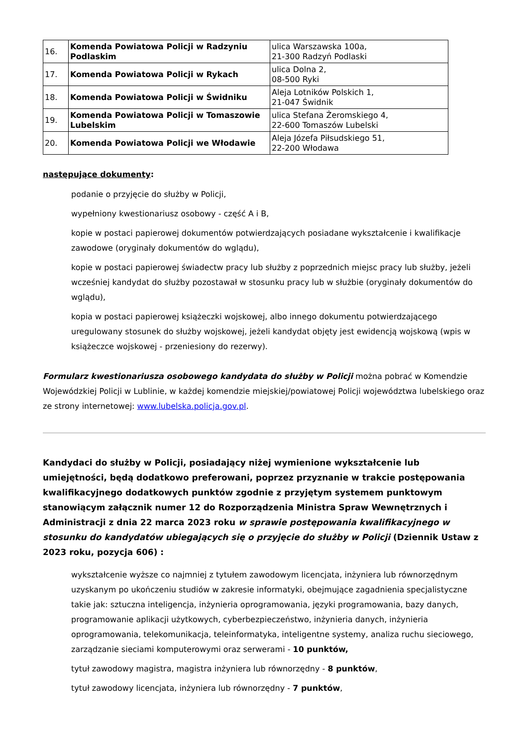| 16. | Komenda Powiatowa Policji w Radzyniu Podlaskim | ulica Warszawska 100a, 21-300 Radzyń Podlaski |
| 17. | Komenda Powiatowa Policji w Rykach | ulica Dolna 2, 08-500 Ryki |
| 18. | Komenda Powiatowa Policji w Świdniku | Aleja Lotników Polskich 1, 21-047 Świdnik |
| 19. | Komenda Powiatowa Policji w Tomaszowie Lubelskim | ulica Stefana Żeromskiego 4, 22-600 Tomaszów Lubelski |
| 20. | Komenda Powiatowa Policji we Włodawie | Aleja Józefa Piłsudskiego 51, 22-200 Włodawa |
następujące dokumenty:
podanie o przyjęcie do służby w Policji,
wypełniony kwestionariusz osobowy - część A i B,
kopie w postaci papierowej dokumentów potwierdzających posiadane wykształcenie i kwalifikacje zawodowe (oryginały dokumentów do wglądu),
kopie w postaci papierowej świadectw pracy lub służby z poprzednich miejsc pracy lub służby, jeżeli wcześniej kandydat do służby pozostawał w stosunku pracy lub w służbie (oryginały dokumentów do wglądu),
kopia w postaci papierowej książeczki wojskowej, albo innego dokumentu potwierdzającego uregulowany stosunek do służby wojskowej, jeżeli kandydat objęty jest ewidencją wojskową (wpis w książeczce wojskowej - przeniesiony do rezerwy).
Formularz kwestionariusza osobowego kandydata do służby w Policji można pobrać w Komendzie Wojewódzkiej Policji w Lublinie, w każdej komendzie miejskiej/powiatowej Policji województwa lubelskiego oraz ze strony internetowej: www.lubelska.policja.gov.pl.
Kandydaci do służby w Policji, posiadający niżej wymienione wykształcenie lub umiejętności, będą dodatkowo preferowani, poprzez przyznanie w trakcie postępowania kwalifikacyjnego dodatkowych punktów zgodnie z przyjętym systemem punktowym stanowiącym załącznik numer 12 do Rozporządzenia Ministra Spraw Wewnętrznych i Administracji z dnia 22 marca 2023 roku w sprawie postępowania kwalifikacyjnego w stosunku do kandydatów ubiegających się o przyjęcie do służby w Policji (Dziennik Ustaw z 2023 roku, pozycja 606) :
wykształcenie wyższe co najmniej z tytułem zawodowym licencjata, inżyniera lub równorzędnym uzyskanym po ukończeniu studiów w zakresie informatyki, obejmujące zagadnienia specjalistyczne takie jak: sztuczna inteligencja, inżynieria oprogramowania, języki programowania, bazy danych, programowanie aplikacji użytkowych, cyberbezpieczeństwo, inżynieria danych, inżynieria oprogramowania, telekomunikacja, teleinformatyka, inteligentne systemy, analiza ruchu sieciowego, zarządzanie sieciami komputerowymi oraz serwerami - 10 punktów,
tytuł zawodowy magistra, magistra inżyniera lub równorzędny - 8 punktów,
tytuł zawodowy licencjata, inżyniera lub równorzędny - 7 punktów,